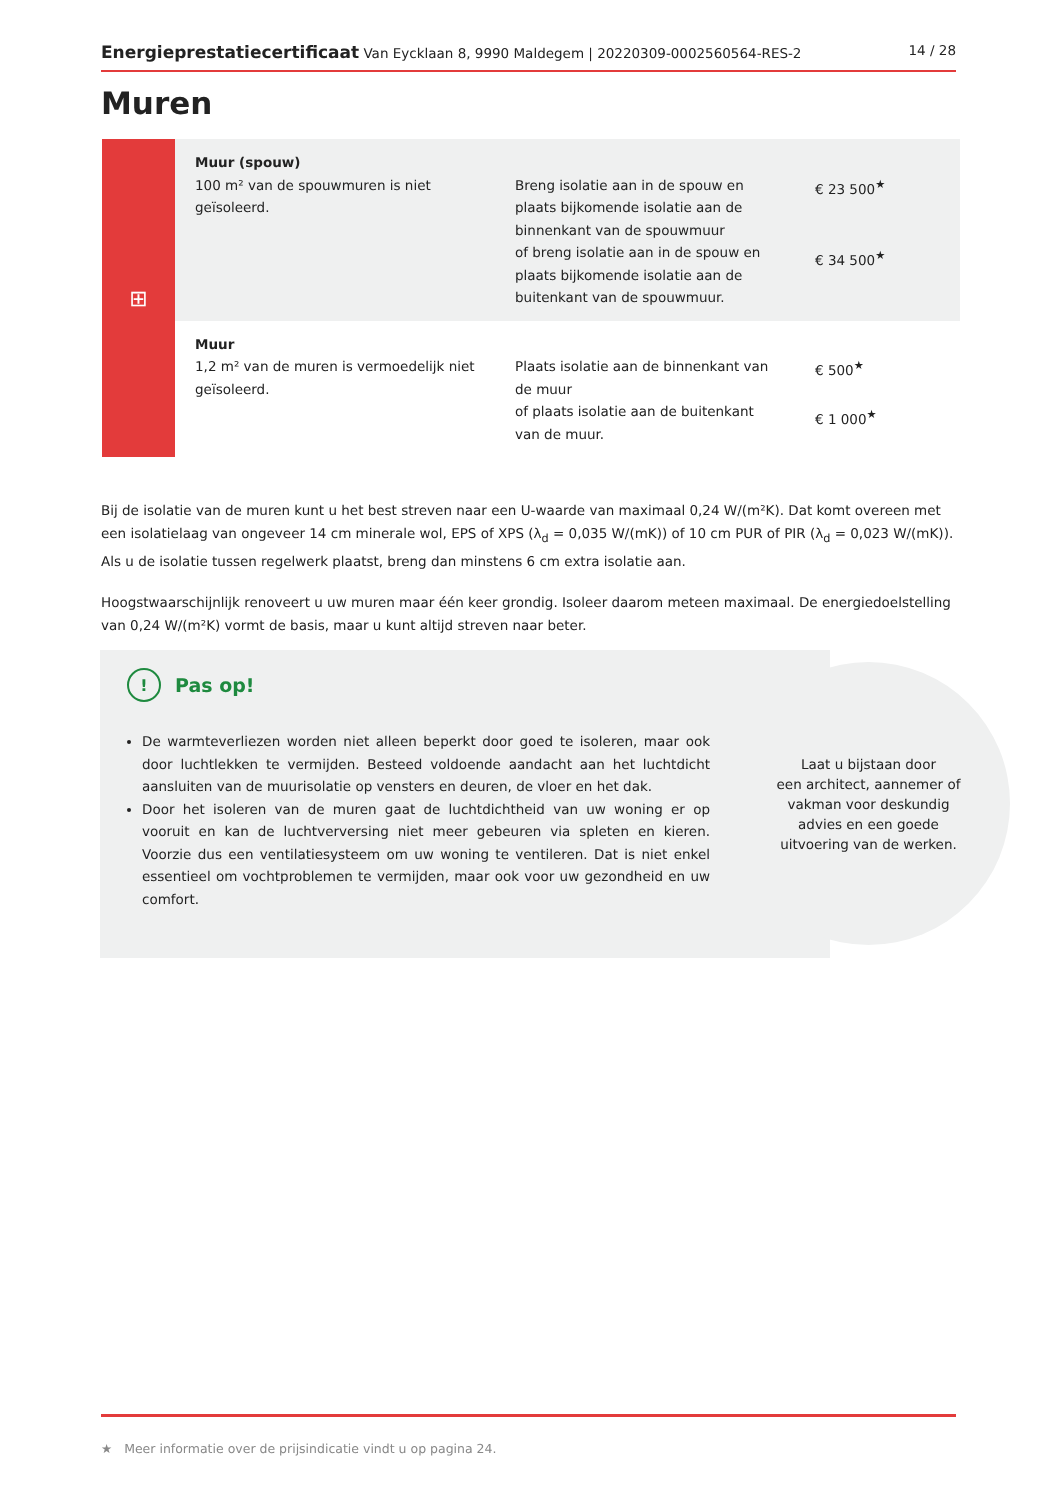Energieprestatiecertificaat Van Eycklaan 8, 9990 Maldegem | 20220309-0002560564-RES-2
14 / 28
Muren
⊞
| Muur (spouw) 100 m² van de spouwmuren is niet geïsoleerd. | Breng isolatie aan in de spouw en plaats bijkomende isolatie aan de binnenkant van de spouwmuur of breng isolatie aan in de spouw en plaats bijkomende isolatie aan de buitenkant van de spouwmuur. | € 23 500<sup>★</sup> € 34 500<sup>★</sup> |
| Muur 1,2 m² van de muren is vermoedelijk niet geïsoleerd. | Plaats isolatie aan de binnenkant van de muur of plaats isolatie aan de buitenkant van de muur. | € 500<sup>★</sup> € 1 000<sup>★</sup> |
Bij de isolatie van de muren kunt u het best streven naar een U-waarde van maximaal 0,24 W/(m²K). Dat komt overeen met een isolatielaag van ongeveer 14 cm minerale wol, EPS of XPS (λ<sub>d</sub> = 0,035 W/(mK)) of 10 cm PUR of PIR (λ<sub>d</sub> = 0,023 W/(mK)). Als u de isolatie tussen regelwerk plaatst, breng dan minstens 6 cm extra isolatie aan.
Hoogstwaarschijnlijk renoveert u uw muren maar één keer grondig. Isoleer daarom meteen maximaal. De energiedoelstelling van 0,24 W/(m²K) vormt de basis, maar u kunt altijd streven naar beter.
Laat u bijstaan door
een architect, aannemer of
vakman voor deskundig
advies en een goede
uitvoering van de werken.
! Pas op!
De warmteverliezen worden niet alleen beperkt door goed te isoleren, maar ook door luchtlekken te vermijden. Besteed voldoende aandacht aan het luchtdicht aansluiten van de muurisolatie op vensters en deuren, de vloer en het dak.
Door het isoleren van de muren gaat de luchtdichtheid van uw woning er op vooruit en kan de luchtverversing niet meer gebeuren via spleten en kieren. Voorzie dus een ventilatiesysteem om uw woning te ventileren. Dat is niet enkel essentieel om vochtproblemen te vermijden, maar ook voor uw gezondheid en uw comfort.
★ Meer informatie over de prijsindicatie vindt u op pagina 24.